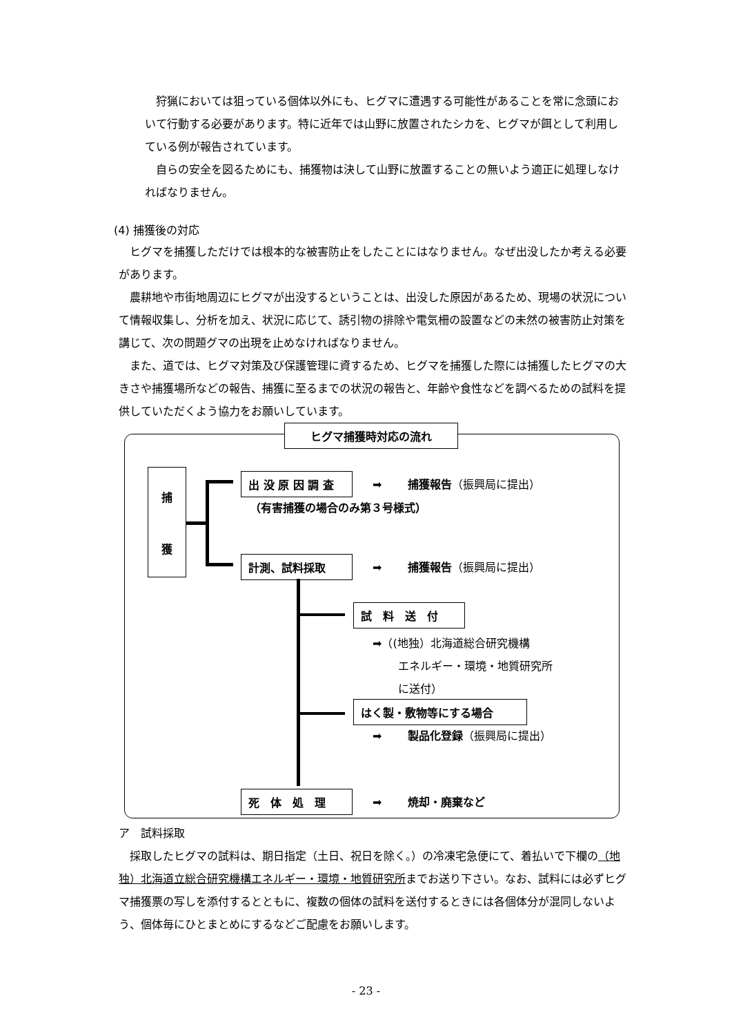狩猟においては狙っている個体以外にも、ヒグマに遭遇する可能性があることを常に念頭において行動する必要があります。特に近年では山野に放置されたシカを、ヒグマが餌として利用している例が報告されています。
　自らの安全を図るためにも、捕獲物は決して山野に放置することの無いよう適正に処理しなければなりません。
(4) 捕獲後の対応
　ヒグマを捕獲しただけでは根本的な被害防止をしたことにはなりません。なぜ出没したか考える必要があります。
　農耕地や市街地周辺にヒグマが出没するということは、出没した原因があるため、現場の状況について情報収集し、分析を加え、状況に応じて、誘引物の排除や電気柵の設置などの未然の被害防止対策を講じて、次の問題グマの出現を止めなければなりません。
　また、道では、ヒグマ対策及び保護管理に資するため、ヒグマを捕獲した際には捕獲したヒグマの大きさや捕獲場所などの報告、捕獲に至るまでの状況の報告と、年齢や食性などを調べるための試料を提供していただくよう協力をお願いしています。
ヒグマ捕獲時対応の流れ
捕
獲
出 没 原 因 調 査
（有害捕獲の場合のみ第３号様式）
➡　　 捕獲報告（振興局に提出）
計測、試料採取 ➡　　 捕獲報告（振興局に提出）
試　料　送　付
➡（(地独）北海道総合研究機構
　　 エネルギー・環境・地質研究所
　　 に送付）
はく製・敷物等にする場合
➡　　 製品化登録（振興局に提出）
死　体　処　理 ➡　　 焼却・廃棄など
ア　試料採取
　採取したヒグマの試料は、期日指定（土日、祝日を除く。）の冷凍宅急便にて、着払いで下欄の（地独）北海道立総合研究機構エネルギー・環境・地質研究所までお送り下さい。なお、試料には必ずヒグマ捕獲票の写しを添付するとともに、複数の個体の試料を送付するときには各個体分が混同しないよう、個体毎にひとまとめにするなどご配慮をお願いします。
- 23 -